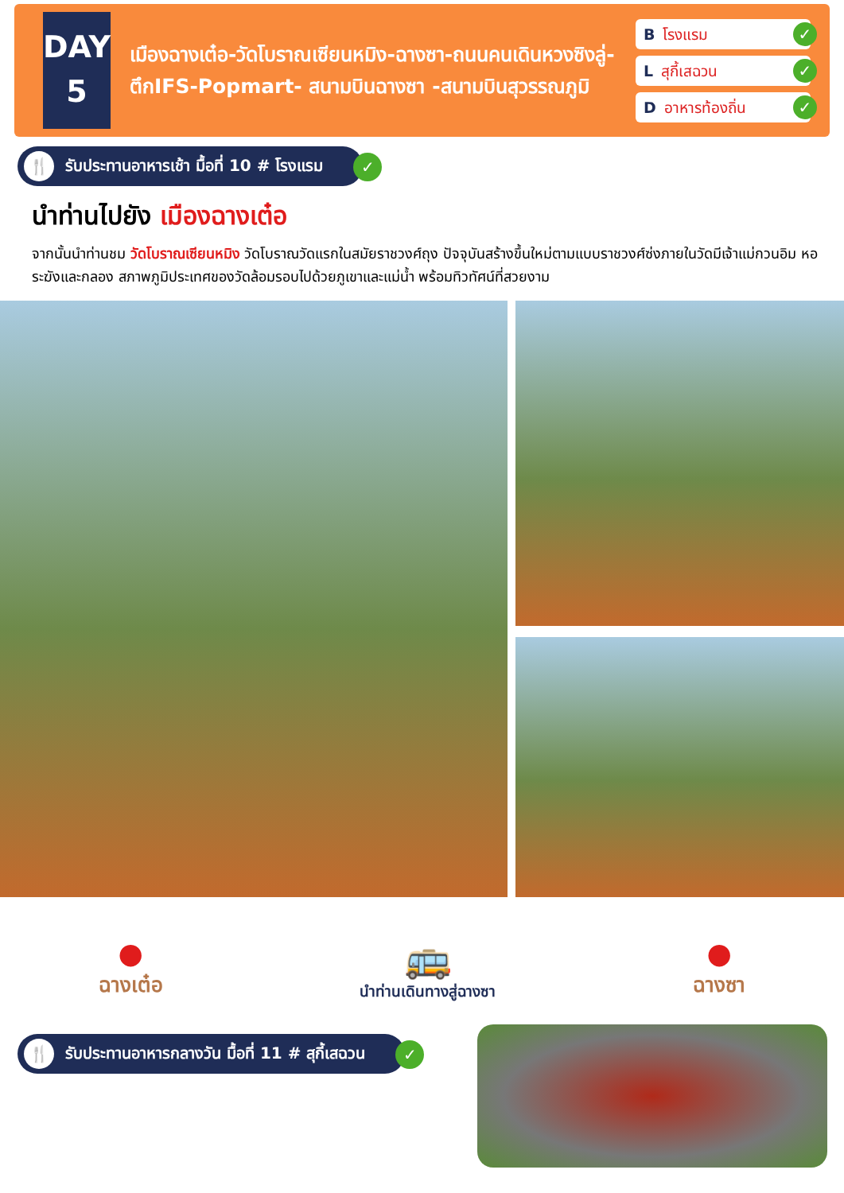DAY
5
เมืองฉางเต๋อ-วัดโบราณเซียนหมิง-ฉางซา-ถนนคนเดินหวงซิงลู่-ตึกIFS-Popmart- สนามบินฉางซา -สนามบินสุวรรณภูมิ
Bโรงแรม ✓
Lสุกี้เสฉวน ✓
Dอาหารท้องถิ่น ✓
🍴 รับประทานอาหารเช้า มื้อที่ 10 # โรงแรม ✓
นำท่านไปยัง เมืองฉางเต๋อ
จากนั้นนำท่านชม วัดโบราณเซียนหมิง วัดโบราณวัดแรกในสมัยราชวงศ์ถุง ปัจจุบันสร้างขึ้นใหม่ตามแบบราชวงศ์ซ่งภายในวัดมีเจ้าแม่กวนอิม หอระฆังและกลอง สภาพภูมิประเทศของวัดล้อมรอบไปด้วยภูเขาและแม่น้ำ พร้อมทิวทัศน์ที่สวยงาม
●
ฉางเต๋อ
🚌
นำท่านเดินทางสู่ฉางซา
●
ฉางซา
🍴 รับประทานอาหารกลางวัน มื้อที่ 11 # สุกี้เสฉวน ✓